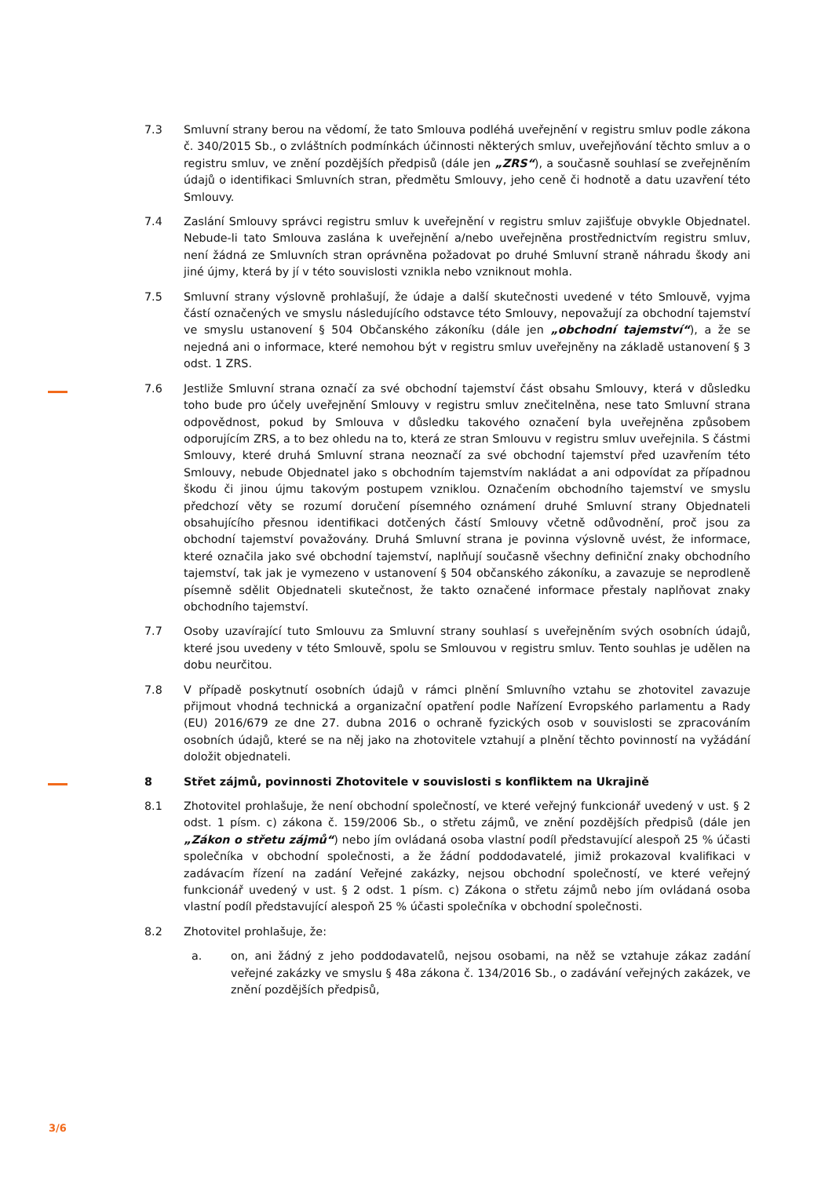7.3 Smluvní strany berou na vědomí, že tato Smlouva podléhá uveřejnění v registru smluv podle zákona č. 340/2015 Sb., o zvláštních podmínkách účinnosti některých smluv, uveřejňování těchto smluv a o registru smluv, ve znění pozdějších předpisů (dále jen „ZRS“), a současně souhlasí se zveřejněním údajů o identifikaci Smluvních stran, předmětu Smlouvy, jeho ceně či hodnotě a datu uzavření této Smlouvy.
7.4 Zaslání Smlouvy správci registru smluv k uveřejnění v registru smluv zajišťuje obvykle Objednatel. Nebude-li tato Smlouva zaslána k uveřejnění a/nebo uveřejněna prostřednictvím registru smluv, není žádná ze Smluvních stran oprávněna požadovat po druhé Smluvní straně náhradu škody ani jiné újmy, která by jí v této souvislosti vznikla nebo vzniknout mohla.
7.5 Smluvní strany výslovně prohlašují, že údaje a další skutečnosti uvedené v této Smlouvě, vyjma částí označených ve smyslu následujícího odstavce této Smlouvy, nepovažují za obchodní tajemství ve smyslu ustanovení § 504 Občanského zákoníku (dále jen „obchodní tajemství“), a že se nejedná ani o informace, které nemohou být v registru smluv uveřejněny na základě ustanovení § 3 odst. 1 ZRS.
7.6 Jestliže Smluvní strana označí za své obchodní tajemství část obsahu Smlouvy, která v důsledku toho bude pro účely uveřejnění Smlouvy v registru smluv znečitelněna, nese tato Smluvní strana odpovědnost, pokud by Smlouva v důsledku takového označení byla uveřejněna způsobem odporujícím ZRS, a to bez ohledu na to, která ze stran Smlouvu v registru smluv uveřejnila. S částmi Smlouvy, které druhá Smluvní strana neoznačí za své obchodní tajemství před uzavřením této Smlouvy, nebude Objednatel jako s obchodním tajemstvím nakládat a ani odpovídat za případnou škodu či jinou újmu takovým postupem vzniklou. Označením obchodního tajemství ve smyslu předchozí věty se rozumí doručení písemného oznámení druhé Smluvní strany Objednateli obsahujícího přesnou identifikaci dotčených částí Smlouvy včetně odůvodnění, proč jsou za obchodní tajemství považovány. Druhá Smluvní strana je povinna výslovně uvést, že informace, které označila jako své obchodní tajemství, naplňují současně všechny definiční znaky obchodního tajemství, tak jak je vymezeno v ustanovení § 504 občanského zákoníku, a zavazuje se neprodleně písemně sdělit Objednateli skutečnost, že takto označené informace přestaly naplňovat znaky obchodního tajemství.
7.7 Osoby uzavírající tuto Smlouvu za Smluvní strany souhlasí s uveřejněním svých osobních údajů, které jsou uvedeny v této Smlouvě, spolu se Smlouvou v registru smluv. Tento souhlas je udělen na dobu neurčitou.
7.8 V případě poskytnutí osobních údajů v rámci plnění Smluvního vztahu se zhotovitel zavazuje přijmout vhodná technická a organizační opatření podle Nařízení Evropského parlamentu a Rady (EU) 2016/679 ze dne 27. dubna 2016 o ochraně fyzických osob v souvislosti se zpracováním osobních údajů, které se na něj jako na zhotovitele vztahují a plnění těchto povinností na vyžádání doložit objednateli.
8 Střet zájmů, povinnosti Zhotovitele v souvislosti s konfliktem na Ukrajině
8.1 Zhotovitel prohlašuje, že není obchodní společností, ve které veřejný funkcionář uvedený v ust. § 2 odst. 1 písm. c) zákona č. 159/2006 Sb., o střetu zájmů, ve znění pozdějších předpisů (dále jen „Zákon o střetu zájmů“) nebo jím ovládaná osoba vlastní podíl představující alespoň 25 % účasti společníka v obchodní společnosti, a že žádní poddodavatelé, jimiž prokazoval kvalifikaci v zadávacím řízení na zadání Veřejné zakázky, nejsou obchodní společností, ve které veřejný funkcionář uvedený v ust. § 2 odst. 1 písm. c) Zákona o střetu zájmů nebo jím ovládaná osoba vlastní podíl představující alespoň 25 % účasti společníka v obchodní společnosti.
8.2 Zhotovitel prohlašuje, že:
a. on, ani žádný z jeho poddodavatelů, nejsou osobami, na něž se vztahuje zákaz zadání veřejné zakázky ve smyslu § 48a zákona č. 134/2016 Sb., o zadávání veřejných zakázek, ve znění pozdějších předpisů,
3/6